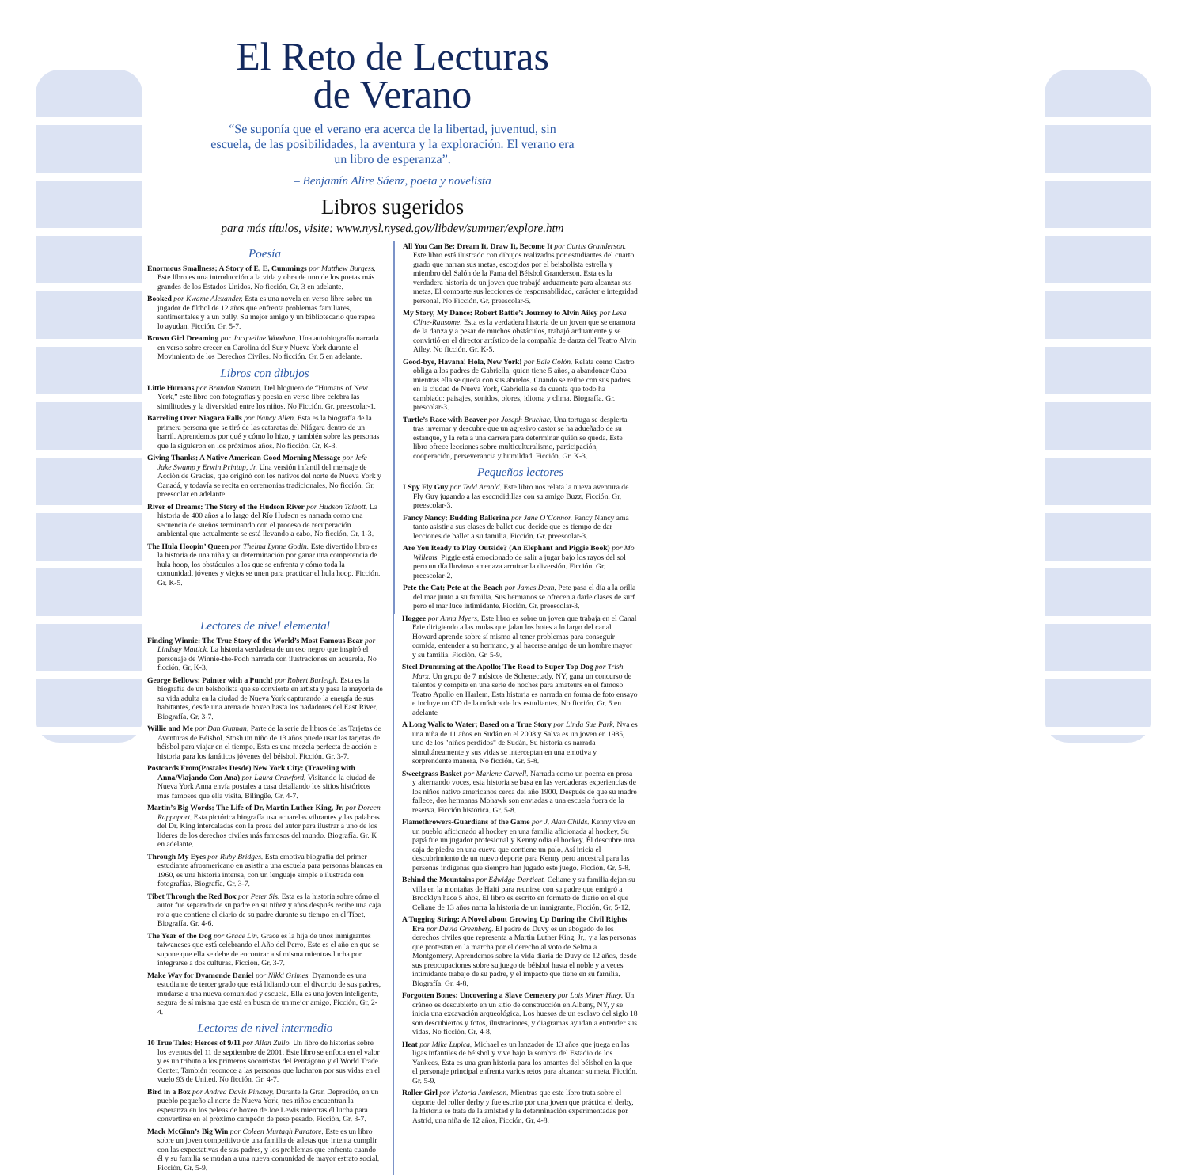El Reto de Lecturas
de Verano
“Se suponía que el verano era acerca de la libertad, juventud, sin escuela, de las posibilidades, la aventura y la exploración. El verano era un libro de esperanza”.
– Benjamín Alire Sáenz, poeta y novelista
Libros sugeridos
para más títulos, visite: www.nysl.nysed.gov/libdev/summer/explore.htm
Poesía
Enormous Smallness: A Story of E. E. Cummings por Matthew Burgess. Este libro es una introducción a la vida y obra de uno de los poetas más grandes de los Estados Unidos. No ficción. Gr. 3 en adelante.
Booked por Kwame Alexander. Esta es una novela en verso libre sobre un jugador de fútbol de 12 años que enfrenta problemas familiares, sentimentales y a un bully. Su mejor amigo y un bibliotecario que rapea lo ayudan. Ficción. Gr. 5-7.
Brown Girl Dreaming por Jacqueline Woodson. Una autobiografía narrada en verso sobre crecer en Carolina del Sur y Nueva York durante el Movimiento de los Derechos Civiles. No ficción. Gr. 5 en adelante.
Libros con dibujos
Little Humans por Brandon Stanton. Del bloguero de “Humans of New York,” este libro con fotografías y poesía en verso libre celebra las similitudes y la diversidad entre los niños. No Ficción. Gr. preescolar-1.
Barreling Over Niagara Falls por Nancy Allen. Esta es la biografía de la primera persona que se tiró de las cataratas del Niágara dentro de un barril. Aprendemos por qué y cómo lo hizo, y también sobre las personas que la siguieron en los próximos años. No ficción. Gr. K-3.
Giving Thanks: A Native American Good Morning Message por Jefe Jake Swamp y Erwin Printup, Jr. Una versión infantil del mensaje de Acción de Gracias, que originó con los nativos del norte de Nueva York y Canadá, y todavía se recita en ceremonias tradicionales. No ficción. Gr. preescolar en adelante.
River of Dreams: The Story of the Hudson River por Hudson Talbott. La historia de 400 años a lo largo del Río Hudson es narrada como una secuencia de sueños terminando con el proceso de recuperación ambiental que actualmente se está llevando a cabo. No ficción. Gr. 1-3.
The Hula Hoopin’ Queen por Thelma Lynne Godin. Este divertido libro es la historia de una niña y su determinación por ganar una competencia de hula hoop, los obstáculos a los que se enfrenta y cómo toda la comunidad, jóvenes y viejos se unen para practicar el hula hoop. Ficción. Gr. K-5.
All You Can Be: Dream It, Draw It, Become It por Curtis Granderson. Este libro está ilustrado con dibujos realizados por estudiantes del cuarto grado que narran sus metas, escogidos por el beisbolista estrella y miembro del Salón de la Fama del Béisbol Granderson. Esta es la verdadera historia de un joven que trabajó arduamente para alcanzar sus metas. El comparte sus lecciones de responsabilidad, carácter e integridad personal. No Ficción. Gr. preescolar-5.
My Story, My Dance: Robert Battle’s Journey to Alvin Ailey por Lesa Cline-Ransome. Esta es la verdadera historia de un joven que se enamora de la danza y a pesar de muchos obstáculos, trabajó arduamente y se convirtió en el director artístico de la compañía de danza del Teatro Alvin Ailey. No ficción. Gr. K-5.
Good-bye, Havana! Hola, New York! por Edie Colón. Relata cómo Castro obliga a los padres de Gabriella, quien tiene 5 años, a abandonar Cuba mientras ella se queda con sus abuelos. Cuando se reúne con sus padres en la ciudad de Nueva York, Gabriella se da cuenta que todo ha cambiado: paisajes, sonidos, olores, idioma y clima. Biografía. Gr. prescolar-3.
Turtle’s Race with Beaver por Joseph Bruchac. Una tortuga se despierta tras invernar y descubre que un agresivo castor se ha adueñado de su estanque, y la reta a una carrera para determinar quién se queda. Este libro ofrece lecciones sobre multiculturalismo, participación, cooperación, perseverancia y humildad. Ficción. Gr. K-3.
Pequeños lectores
I Spy Fly Guy por Tedd Arnold. Este libro nos relata la nueva aventura de Fly Guy jugando a las escondidillas con su amigo Buzz. Ficción. Gr. preescolar-3.
Fancy Nancy: Budding Ballerina por Jane O’Connor. Fancy Nancy ama tanto asistir a sus clases de ballet que decide que es tiempo de dar lecciones de ballet a su familia. Ficción. Gr. preescolar-3.
Are You Ready to Play Outside? (An Elephant and Piggie Book) por Mo Willems. Piggie está emocionado de salir a jugar bajo los rayos del sol pero un día lluvioso amenaza arruinar la diversión. Ficción. Gr. preescolar-2.
Pete the Cat: Pete at the Beach por James Dean. Pete pasa el día a la orilla del mar junto a su familia. Sus hermanos se ofrecen a darle clases de surf pero el mar luce intimidante. Ficción. Gr. preescolar-3.
Lectores de nivel elemental
Finding Winnie: The True Story of the World’s Most Famous Bear por Lindsay Mattick. La historia verdadera de un oso negro que inspiró el personaje de Winnie-the-Pooh narrada con ilustraciones en acuarela. No ficción. Gr. K-3.
George Bellows: Painter with a Punch! por Robert Burleigh. Esta es la biografía de un beisbolista que se convierte en artista y pasa la mayoría de su vida adulta en la ciudad de Nueva York capturando la energía de sus habitantes, desde una arena de boxeo hasta los nadadores del East River. Biografía. Gr. 3-7.
Willie and Me por Dan Gutman. Parte de la serie de libros de las Tarjetas de Aventuras de Béisbol. Stosh un niño de 13 años puede usar las tarjetas de béisbol para viajar en el tiempo. Esta es una mezcla perfecta de acción e historia para los fanáticos jóvenes del béisbol. Ficción. Gr. 3-7.
Postcards From(Postales Desde) New York City: (Traveling with Anna/Viajando Con Ana) por Laura Crawford. Visitando la ciudad de Nueva York Anna envía postales a casa detallando los sitios históricos más famosos que ella visita. Bilingüe. Gr. 4-7.
Martin’s Big Words: The Life of Dr. Martin Luther King, Jr. por Doreen Rappaport. Esta pictórica biografía usa acuarelas vibrantes y las palabras del Dr. King intercaladas con la prosa del autor para ilustrar a uno de los líderes de los derechos civiles más famosos del mundo. Biografía. Gr. K en adelante.
Through My Eyes por Ruby Bridges. Esta emotiva biografía del primer estudiante afroamericano en asistir a una escuela para personas blancas en 1960, es una historia intensa, con un lenguaje simple e ilustrada con fotografías. Biografía. Gr. 3-7.
Tibet Through the Red Box por Peter Sís. Esta es la historia sobre cómo el autor fue separado de su padre en su niñez y años después recibe una caja roja que contiene el diario de su padre durante su tiempo en el Tibet. Biografía. Gr. 4-6.
The Year of the Dog por Grace Lin. Grace es la hija de unos inmigrantes taiwaneses que está celebrando el Año del Perro. Este es el año en que se supone que ella se debe de encontrar a sí misma mientras lucha por integrarse a dos culturas. Ficción. Gr. 3-7.
Make Way for Dyamonde Daniel por Nikki Grimes. Dyamonde es una estudiante de tercer grado que está lidiando con el divorcio de sus padres, mudarse a una nueva comunidad y escuela. Ella es una joven inteligente, segura de sí misma que está en busca de un mejor amigo. Ficción. Gr. 2-4.
Lectores de nivel intermedio
10 True Tales: Heroes of 9/11 por Allan Zullo. Un libro de historias sobre los eventos del 11 de septiembre de 2001. Este libro se enfoca en el valor y es un tributo a los primeros socorristas del Pentágono y el World Trade Center. También reconoce a las personas que lucharon por sus vidas en el vuelo 93 de United. No ficción. Gr. 4-7.
Bird in a Box por Andrea Davis Pinkney. Durante la Gran Depresión, en un pueblo pequeño al norte de Nueva York, tres niños encuentran la esperanza en los peleas de boxeo de Joe Lewis mientras él lucha para convertirse en el próximo campeón de peso pesado. Ficción. Gr. 3-7.
Mack McGinn’s Big Win por Coleen Murtagh Paratore. Este es un libro sobre un joven competitivo de una familia de atletas que intenta cumplir con las expectativas de sus padres, y los problemas que enfrenta cuando él y su familia se mudan a una nueva comunidad de mayor estrato social. Ficción. Gr. 5-9.
Hoggee por Anna Myers. Este libro es sobre un joven que trabaja en el Canal Erie dirigiendo a las mulas que jalan los botes a lo largo del canal. Howard aprende sobre sí mismo al tener problemas para conseguir comida, entender a su hermano, y al hacerse amigo de un hombre mayor y su familia. Ficción. Gr. 5-9.
Steel Drumming at the Apollo: The Road to Super Top Dog por Trish Marx. Un grupo de 7 músicos de Schenectady, NY, gana un concurso de talentos y compite en una serie de noches para amateurs en el famoso Teatro Apollo en Harlem. Esta historia es narrada en forma de foto ensayo e incluye un CD de la música de los estudiantes. No ficción. Gr. 5 en adelante
A Long Walk to Water: Based on a True Story por Linda Sue Park. Nya es una niña de 11 años en Sudán en el 2008 y Salva es un joven en 1985, uno de los "niños perdidos" de Sudán. Su historia es narrada simultáneamente y sus vidas se interceptan en una emotiva y sorprendente manera. No ficción. Gr. 5-8.
Sweetgrass Basket por Marlene Carvell. Narrada como un poema en prosa y alternando voces, esta historia se basa en las verdaderas experiencias de los niños nativo americanos cerca del año 1900. Después de que su madre fallece, dos hermanas Mohawk son enviadas a una escuela fuera de la reserva. Ficción histórica. Gr. 5-8.
Flamethrowers-Guardians of the Game por J. Alan Childs. Kenny vive en un pueblo aficionado al hockey en una familia aficionada al hockey. Su papá fue un jugador profesional y Kenny odia el hockey. Él descubre una caja de piedra en una cueva que contiene un palo. Así inicia el descubrimiento de un nuevo deporte para Kenny pero ancestral para las personas indígenas que siempre han jugado este juego. Ficción. Gr. 5-8.
Behind the Mountains por Edwidge Danticat. Celiane y su familia dejan su villa en la montañas de Haití para reunirse con su padre que emigró a Brooklyn hace 5 años. El libro es escrito en formato de diario en el que Celiane de 13 años narra la historia de un inmigrante. Ficción. Gr. 5-12.
A Tugging String: A Novel about Growing Up During the Civil Rights Era por David Greenberg. El padre de Duvy es un abogado de los derechos civiles que representa a Martin Luther King, Jr., y a las personas que protestan en la marcha por el derecho al voto de Selma a Montgomery. Aprendemos sobre la vida diaria de Duvy de 12 años, desde sus preocupaciones sobre su juego de béisbol hasta el noble y a veces intimidante trabajo de su padre, y el impacto que tiene en su familia. Biografía. Gr. 4-8.
Forgotten Bones: Uncovering a Slave Cemetery por Lois Miner Huey. Un cráneo es descubierto en un sitio de construcción en Albany, NY, y se inicia una excavación arqueológica. Los huesos de un esclavo del siglo 18 son descubiertos y fotos, ilustraciones, y diagramas ayudan a entender sus vidas. No ficción. Gr. 4-8.
Heat por Mike Lupica. Michael es un lanzador de 13 años que juega en las ligas infantiles de béisbol y vive bajo la sombra del Estadio de los Yankees. Esta es una gran historia para los amantes del béisbol en la que el personaje principal enfrenta varios retos para alcanzar su meta. Ficción. Gr. 5-9.
Roller Girl por Victoria Jamieson. Mientras que este libro trata sobre el deporte del roller derby y fue escrito por una joven que práctica el derby, la historia se trata de la amistad y la determinación experimentadas por Astrid, una niña de 12 años. Ficción. Gr. 4-8.